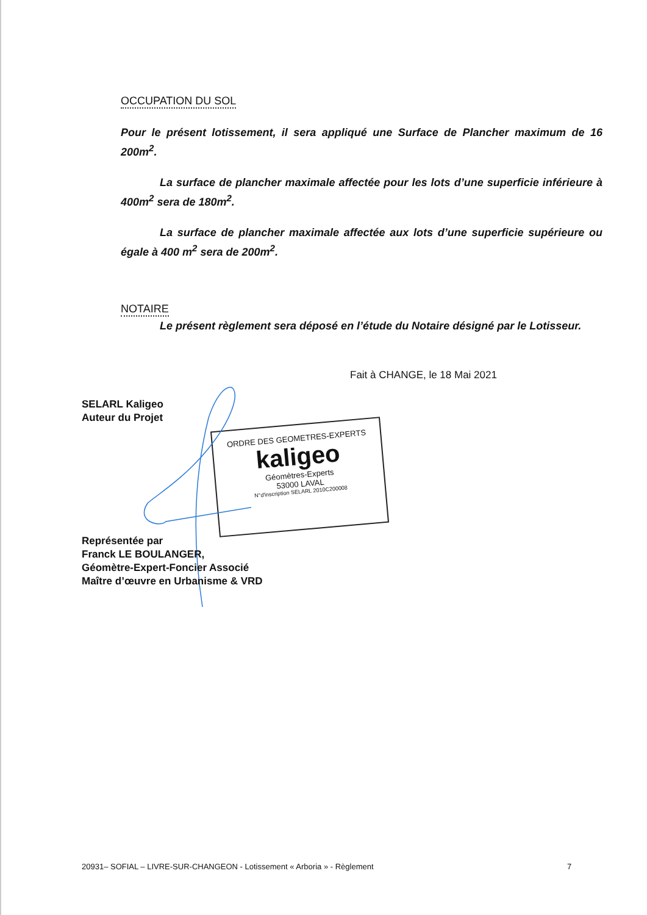OCCUPATION DU SOL
Pour le présent lotissement, il sera appliqué une Surface de Plancher maximum de 16 200m<sup>2</sup>.
La surface de plancher maximale affectée pour les lots d’une superficie inférieure à 400m<sup>2</sup> sera de 180m<sup>2</sup>.
La surface de plancher maximale affectée aux lots d’une superficie supérieure ou égale à 400 m<sup>2</sup> sera de 200m<sup>2</sup>.
NOTAIRE
Le présent règlement sera déposé en l’étude du Notaire désigné par le Lotisseur.
Fait à CHANGE, le 18 Mai 2021
SELARL Kaligeo
Auteur du Projet
ORDRE DES GEOMETRES-EXPERTS
kaligeo
Géomètres-Experts
53000 LAVAL
N°d'inscription SELARL 2010C200008
Représentée par
Franck LE BOULANGER,
Géomètre-Expert-Foncier Associé
Maître d’œuvre en Urbanisme & VRD
20931– SOFIAL – LIVRE-SUR-CHANGEON - Lotissement « Arboria » - Règlement
7